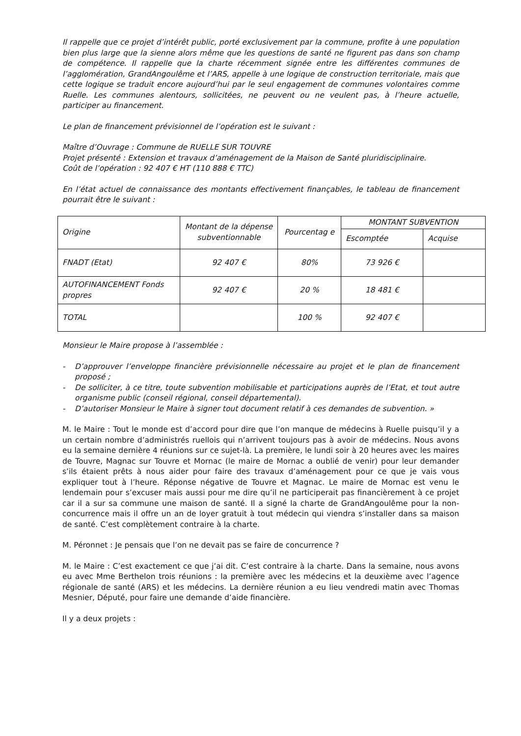Il rappelle que ce projet d’intérêt public, porté exclusivement par la commune, profite à une population bien plus large que la sienne alors même que les questions de santé ne figurent pas dans son champ de compétence. Il rappelle que la charte récemment signée entre les différentes communes de l’agglomération, GrandAngoulême et l’ARS, appelle à une logique de construction territoriale, mais que cette logique se traduit encore aujourd’hui par le seul engagement de communes volontaires comme Ruelle. Les communes alentours, sollicitées, ne peuvent ou ne veulent pas, à l’heure actuelle, participer au financement.
Le plan de financement prévisionnel de l’opération est le suivant :
Maître d’Ouvrage : Commune de RUELLE SUR TOUVRE
Projet présenté : Extension et travaux d’aménagement de la Maison de Santé pluridisciplinaire.
Coût de l’opération : 92 407 € HT (110 888 € TTC)
En l’état actuel de connaissance des montants effectivement finançables, le tableau de financement pourrait être le suivant :
| Origine | Montant de la dépense subventionnable | Pourcentag e | MONTANT SUBVENTION | |
| --- | --- | --- | --- | --- |
| | | | Escomptée | Acquise |
| FNADT (Etat) | 92 407 € | 80% | 73 926 € | |
| AUTOFINANCEMENT Fonds propres | 92 407 € | 20 % | 18 481 € | |
| TOTAL | | 100 % | 92 407 € | |
Monsieur le Maire propose à l’assemblée :
- D’approuver l’enveloppe financière prévisionnelle nécessaire au projet et le plan de financement proposé ;
- De solliciter, à ce titre, toute subvention mobilisable et participations auprès de l’Etat, et tout autre organisme public (conseil régional, conseil départemental).
- D’autoriser Monsieur le Maire à signer tout document relatif à ces demandes de subvention. »
M. le Maire : Tout le monde est d’accord pour dire que l’on manque de médecins à Ruelle puisqu’il y a un certain nombre d’administrés ruellois qui n’arrivent toujours pas à avoir de médecins. Nous avons eu la semaine dernière 4 réunions sur ce sujet-là. La première, le lundi soir à 20 heures avec les maires de Touvre, Magnac sur Touvre et Mornac (le maire de Mornac a oublié de venir) pour leur demander s’ils étaient prêts à nous aider pour faire des travaux d’aménagement pour ce que je vais vous expliquer tout à l’heure. Réponse négative de Touvre et Magnac. Le maire de Mornac est venu le lendemain pour s’excuser mais aussi pour me dire qu’il ne participerait pas financièrement à ce projet car il a sur sa commune une maison de santé. Il a signé la charte de GrandAngoulême pour la non-concurrence mais il offre un an de loyer gratuit à tout médecin qui viendra s’installer dans sa maison de santé. C’est complètement contraire à la charte.
M. Péronnet : Je pensais que l’on ne devait pas se faire de concurrence ?
M. le Maire : C’est exactement ce que j’ai dit. C’est contraire à la charte. Dans la semaine, nous avons eu avec Mme Berthelon trois réunions : la première avec les médecins et la deuxième avec l’agence régionale de santé (ARS) et les médecins. La dernière réunion a eu lieu vendredi matin avec Thomas Mesnier, Député, pour faire une demande d’aide financière.
Il y a deux projets :